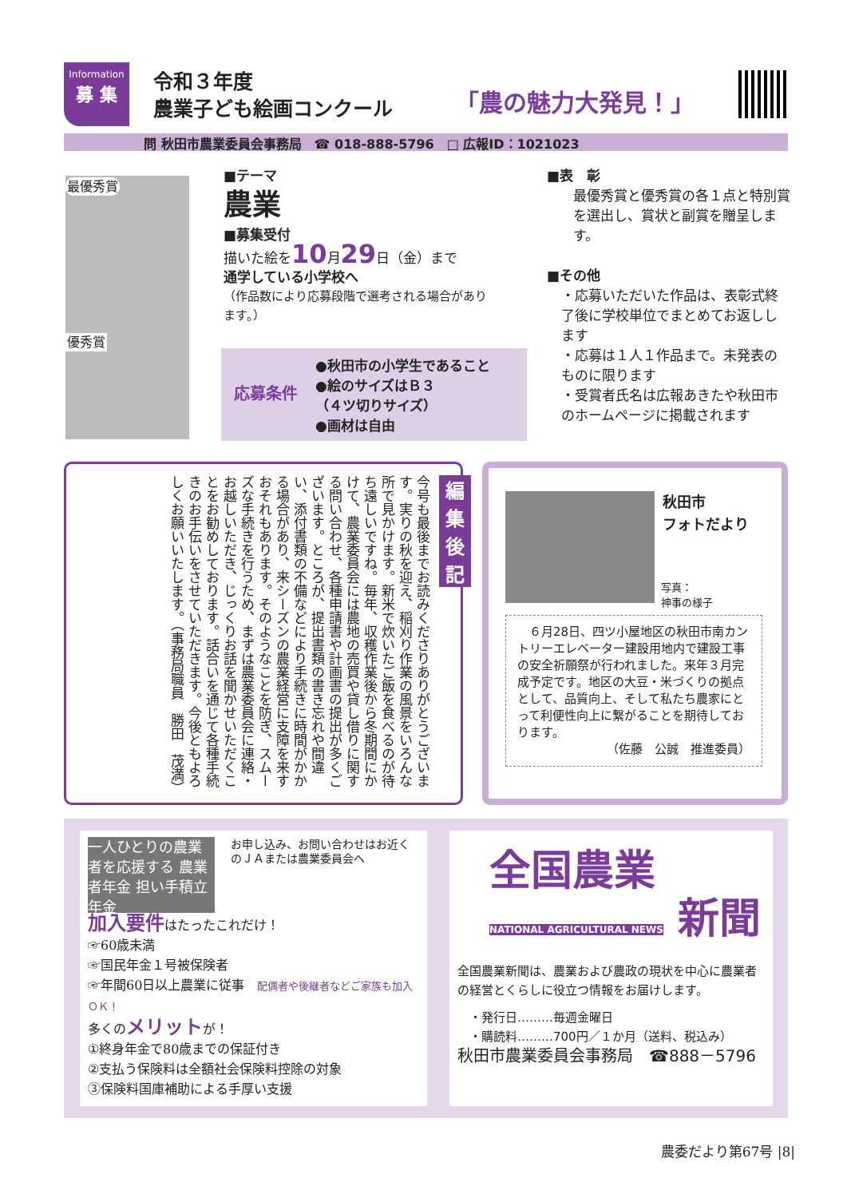Information
募 集
令和３年度
農業子ども絵画コンクール
「農の魅力大発見！」
問 秋田市農業委員会事務局　☎ 018-888-5796　□ 広報ID：1021023
最優秀賞
優秀賞
■テーマ
農業
■募集受付
描いた絵を10月29日（金）まで
通学している小学校へ
（作品数により応募段階で選考される場合があります。）
応募条件
●秋田市の小学生であること
●絵のサイズはＢ３
（４ツ切りサイズ）
●画材は自由
■表　彰
最優秀賞と優秀賞の各１点と特別賞を選出し、賞状と副賞を贈呈します。
■その他
・応募いただいた作品は、表彰式終了後に学校単位でまとめてお返しします
・応募は１人１作品まで。未発表のものに限ります
・受賞者氏名は広報あきたや秋田市のホームページに掲載されます
編
集
後
記
今号も最後までお読みくださりありがとうございます。実りの秋を迎え、稲刈り作業の風景をいろんな所で見かけます。新米で炊いたご飯を食べるのが待ち遠しいですね。毎年、収穫作業後から冬期間にかけて、農業委員会には農地の売買や貸し借りに関する問い合わせ、各種申請書や計画書の提出が多くございます。ところが、提出書類の書き忘れや間違い、添付書類の不備などにより手続きに時間がかかる場合があり、来シーズンの農業経営に支障を来すおそれもあります。そのようなことを防ぎ、スムーズな手続きを行うため、まずは農業委員会に連絡・お越しいただき、じっくりお話を聞かせいただくことをお勧めしております。話合いを通じて各種手続きのお手伝いをさせていただきます。今後ともよろしくお願いいたします。（事務局職員　勝田　茂満）
秋田市
フォトだより
写真：
神事の様子
　６月28日、四ツ小屋地区の秋田市南カントリーエレベーター建設用地内で建設工事の安全祈願祭が行われました。来年３月完成予定です。地区の大豆・米づくりの拠点として、品質向上、そして私たち農家にとって利便性向上に繋がることを期待しております。
（佐藤　公誠　推進委員）
一人ひとりの農業者を応援する 農業者年金 担い手積立年金
お申し込み、お問い合わせはお近くのＪＡまたは農業委員会へ
加入要件はたったこれだけ！
☞60歳未満
☞国民年金１号被保険者
☞年間60日以上農業に従事　配偶者や後継者などご家族も加入ＯＫ！
多くのメリットが！
①終身年金で80歳までの保証付き
②支払う保険料は全額社会保険料控除の対象
③保険料国庫補助による手厚い支援
全国農業
NATIONAL AGRICULTURAL NEWS 新聞
全国農業新聞は、農業および農政の現状を中心に農業者の経営とくらしに役立つ情報をお届けします。
・発行日………毎週金曜日
・購読料………700円／１か月（送料、税込み）
秋田市農業委員会事務局　☎888－5796
農委だより第67号 |8|